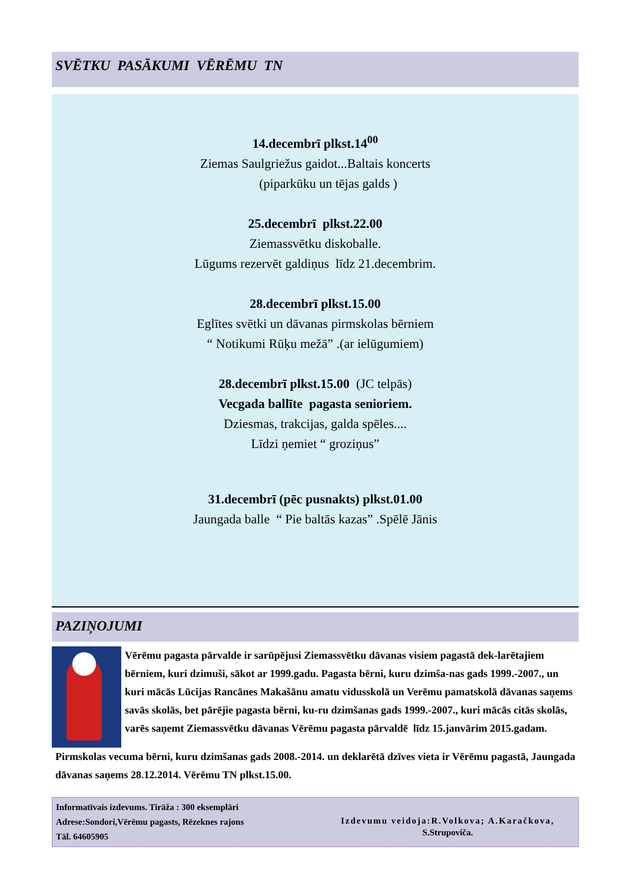SVĒTKU PASĀKUMI VĒRĒMU TN
14.decembrī plkst.14<sup>00</sup>
Ziemas Saulgriežus gaidot...Baltais koncerts
(piparkūku un tējas galds )
25.decembrī plkst.22.00
Ziemassvētku diskoballe.
Lūgums rezervēt galdiņus līdz 21.decembrim.
28.decembrī plkst.15.00
Eglītes svētki un dāvanas pirmskolas bērniem
“ Notikumi Rūķu mežā” .(ar ielūgumiem)
28.decembrī plkst.15.00 (JC telpās)
Vecgada ballīte pagasta senioriem.
Dziesmas, trakcijas, galda spēles....
Līdzi ņemiet “ groziņus”
31.decembrī (pēc pusnakts) plkst.01.00
Jaungada balle “ Pie baltās kazas” .Spēlē Jānis
PAZIŅOJUMI
Vērēmu pagasta pārvalde ir sarūpējusi Ziemassvētku dāvanas visiem pagastā dek-larētajiem bērniem, kuri dzimuši, sākot ar 1999.gadu. Pagasta bērni, kuru dzimša-nas gads 1999.-2007., un kuri mācās Lūcijas Rancānes Makašānu amatu vidusskolā un Verēmu pamatskolā dāvanas saņems savās skolās, bet pārējie pagasta bērni, ku-ru dzimšanas gads 1999.-2007., kuri mācās citās skolās, varēs saņemt Ziemassvētku dāvanas Vērēmu pagasta pārvaldē līdz 15.janvārim 2015.gadam.
Pirmskolas vecuma bērni, kuru dzimšanas gads 2008.-2014. un deklarētā dzīves vieta ir Vērēmu pagastā, Jaungada dāvanas saņems 28.12.2014. Vērēmu TN plkst.15.00.
Informatīvais izdevums. Tirāža : 300 eksemplāri
Adrese:Sondori,Vērēmu pagasts, Rēzeknes rajons
Tāl. 64605905
Izdevumu veidoja:R.Volkova; A.Karačkova,
S.Strupoviča.